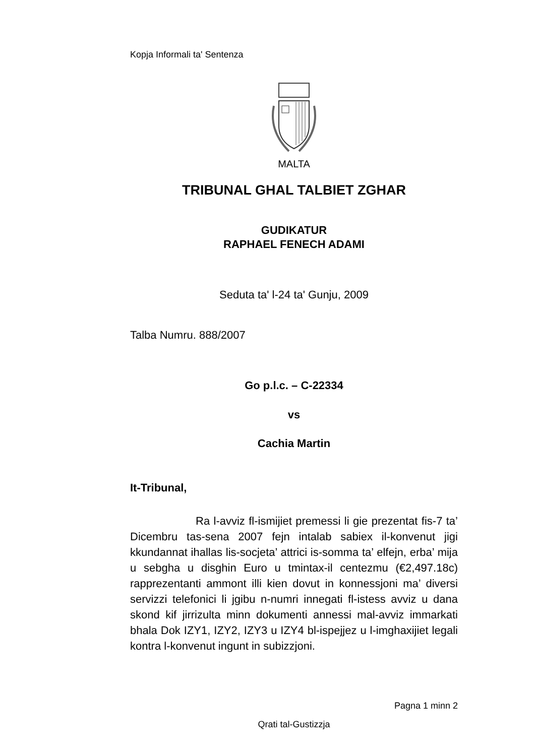Kopja Informali ta' Sentenza
MALTA
TRIBUNAL GHAL TALBIET ZGHAR
GUDIKATUR
RAPHAEL FENECH ADAMI
Seduta ta' l-24 ta' Gunju, 2009
Talba Numru. 888/2007
Go p.l.c. – C-22334
vs
Cachia Martin
It-Tribunal,
Ra l-avviz fl-ismijiet premessi li gie prezentat fis-7 ta’ Dicembru tas-sena 2007 fejn intalab sabiex il-konvenut jigi kkundannat ihallas lis-socjeta’ attrici is-somma ta’ elfejn, erba’ mija u sebgha u disghin Euro u tmintax-il centezmu (€2,497.18c) rapprezentanti ammont illi kien dovut in konnessjoni ma’ diversi servizzi telefonici li jgibu n-numri innegati fl-istess avviz u dana skond kif jirrizulta minn dokumenti annessi mal-avviz immarkati bhala Dok IZY1, IZY2, IZY3 u IZY4 bl-ispejjez u l-imghaxijiet legali kontra l-konvenut ingunt in subizzjoni.
Pagna 1 minn 2
Qrati tal-Gustizzja